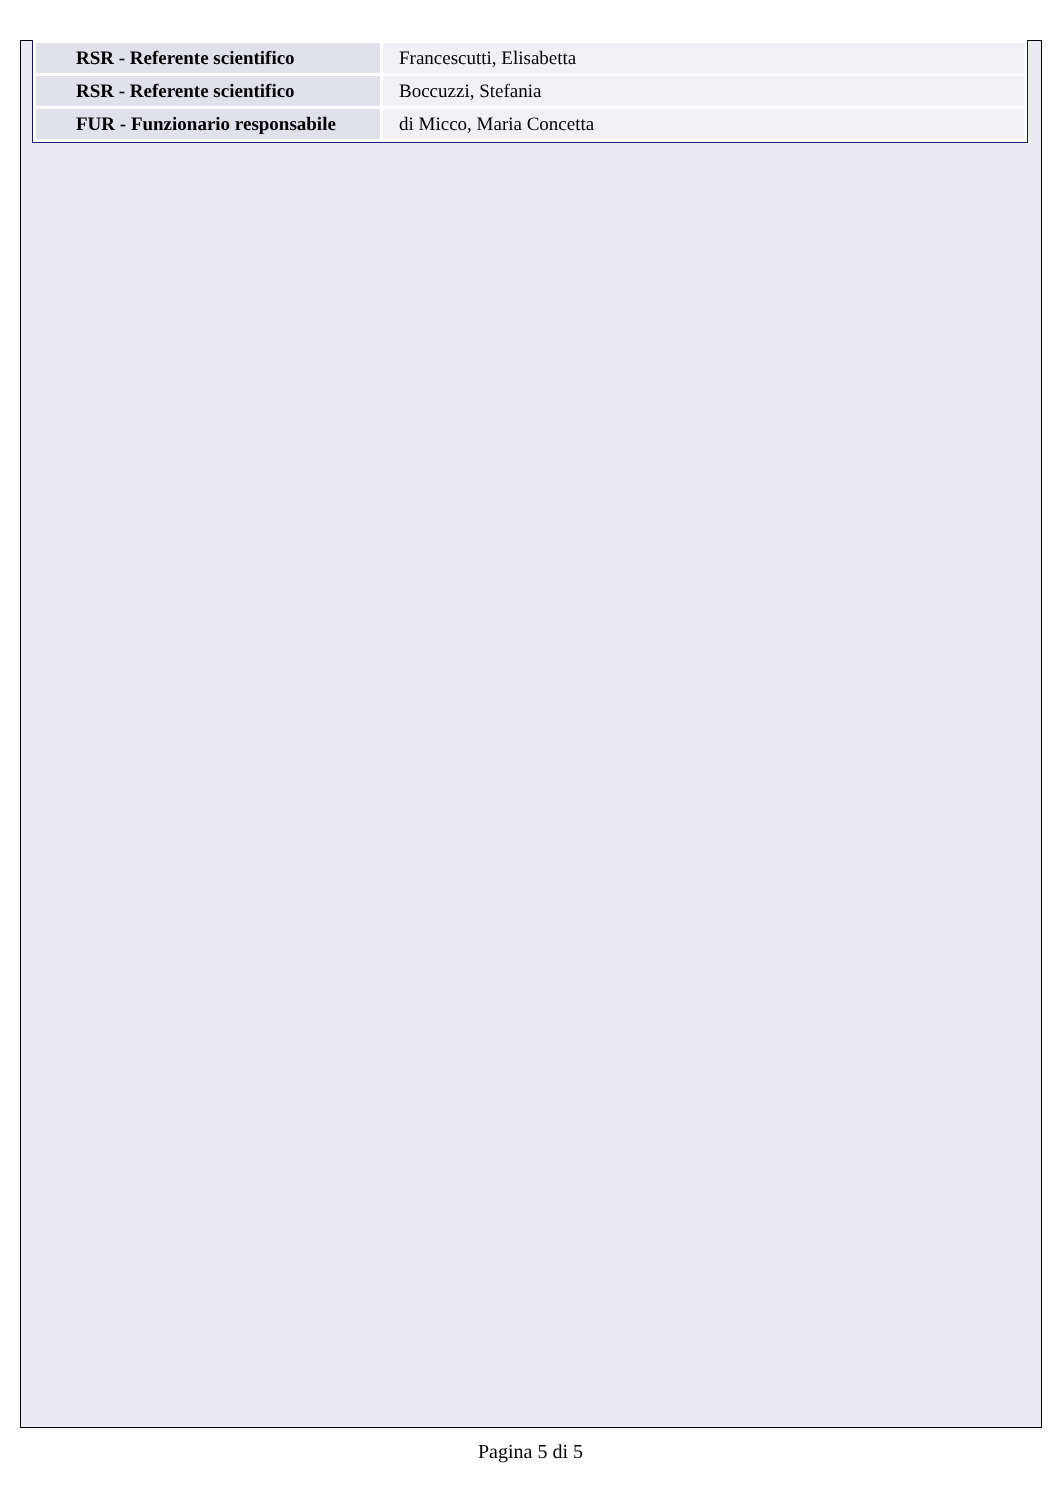| RSR - Referente scientifico | Francescutti, Elisabetta |
| RSR - Referente scientifico | Boccuzzi, Stefania |
| FUR - Funzionario responsabile | di Micco, Maria Concetta |
Pagina 5 di 5